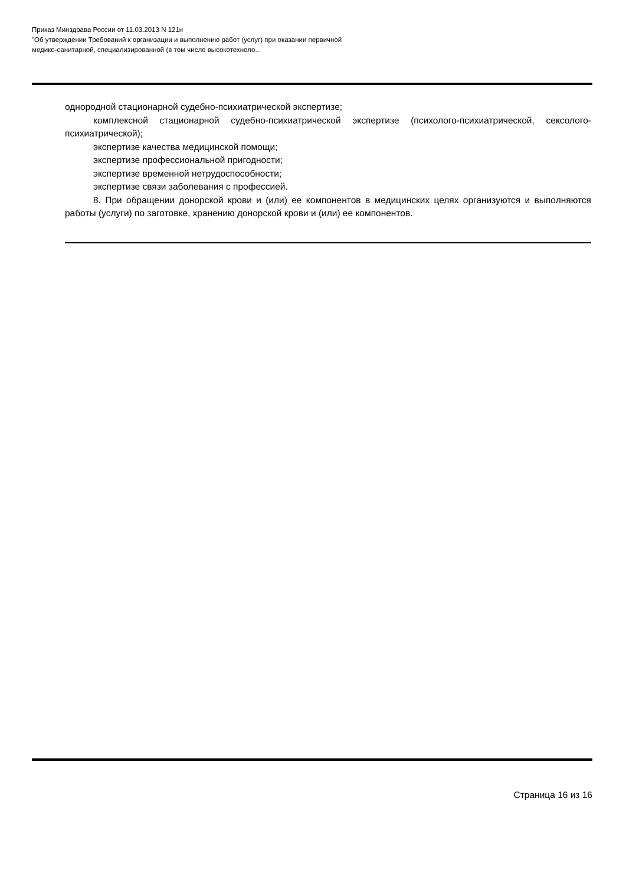Приказ Минздрава России от 11.03.2013 N 121н
"Об утверждении Требований к организации и выполнению работ (услуг) при оказании первичной медико-санитарной, специализированной (в том числе высокотехноло...
однородной стационарной судебно-психиатрической экспертизе;
комплексной стационарной судебно-психиатрической экспертизе (психолого-психиатрической, сексолого-психиатрической);
экспертизе качества медицинской помощи;
экспертизе профессиональной пригодности;
экспертизе временной нетрудоспособности;
экспертизе связи заболевания с профессией.
8. При обращении донорской крови и (или) ее компонентов в медицинских целях организуются и выполняются работы (услуги) по заготовке, хранению донорской крови и (или) ее компонентов.
Страница 16 из 16